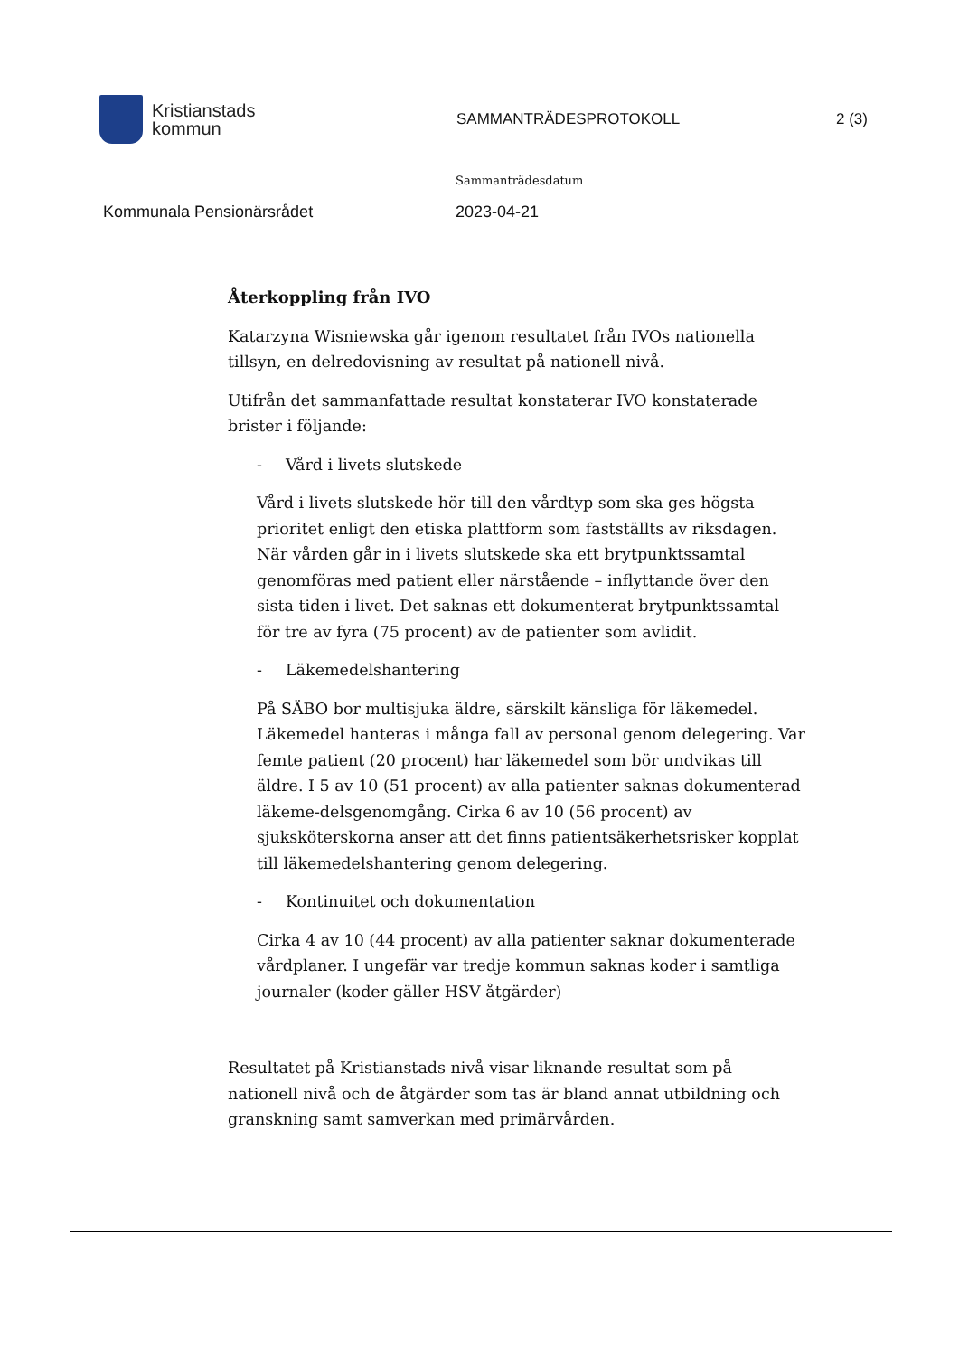Kristianstads
kommun
SAMMANTRÄDESPROTOKOLL 2 (3)
Sammanträdesdatum
Kommunala Pensionärsrådet 2023-04-21
Återkoppling från IVO
Katarzyna Wisniewska går igenom resultatet från IVOs nationella tillsyn, en delredovisning av resultat på nationell nivå.
Utifrån det sammanfattade resultat konstaterar IVO konstaterade brister i följande:
- Vård i livets slutskede
Vård i livets slutskede hör till den vårdtyp som ska ges högsta prioritet enligt den etiska plattform som fastställts av riksdagen. När vården går in i livets slutskede ska ett brytpunktssamtal genomföras med patient eller närstående – inflyttande över den sista tiden i livet. Det saknas ett dokumenterat brytpunktssamtal för tre av fyra (75 procent) av de patienter som avlidit.
- Läkemedelshantering
På SÄBO bor multisjuka äldre, särskilt känsliga för läkemedel. Läkemedel hanteras i många fall av personal genom delegering. Var femte patient (20 procent) har läkemedel som bör undvikas till äldre. I 5 av 10 (51 procent) av alla patienter saknas dokumenterad läkeme-delsgenomgång. Cirka 6 av 10 (56 procent) av sjuksköterskorna anser att det finns patientsäkerhetsrisker kopplat till läkemedelshantering genom delegering.
- Kontinuitet och dokumentation
Cirka 4 av 10 (44 procent) av alla patienter saknar dokumenterade vårdplaner. I ungefär var tredje kommun saknas koder i samtliga journaler (koder gäller HSV åtgärder)
Resultatet på Kristianstads nivå visar liknande resultat som på nationell nivå och de åtgärder som tas är bland annat utbildning och granskning samt samverkan med primärvården.